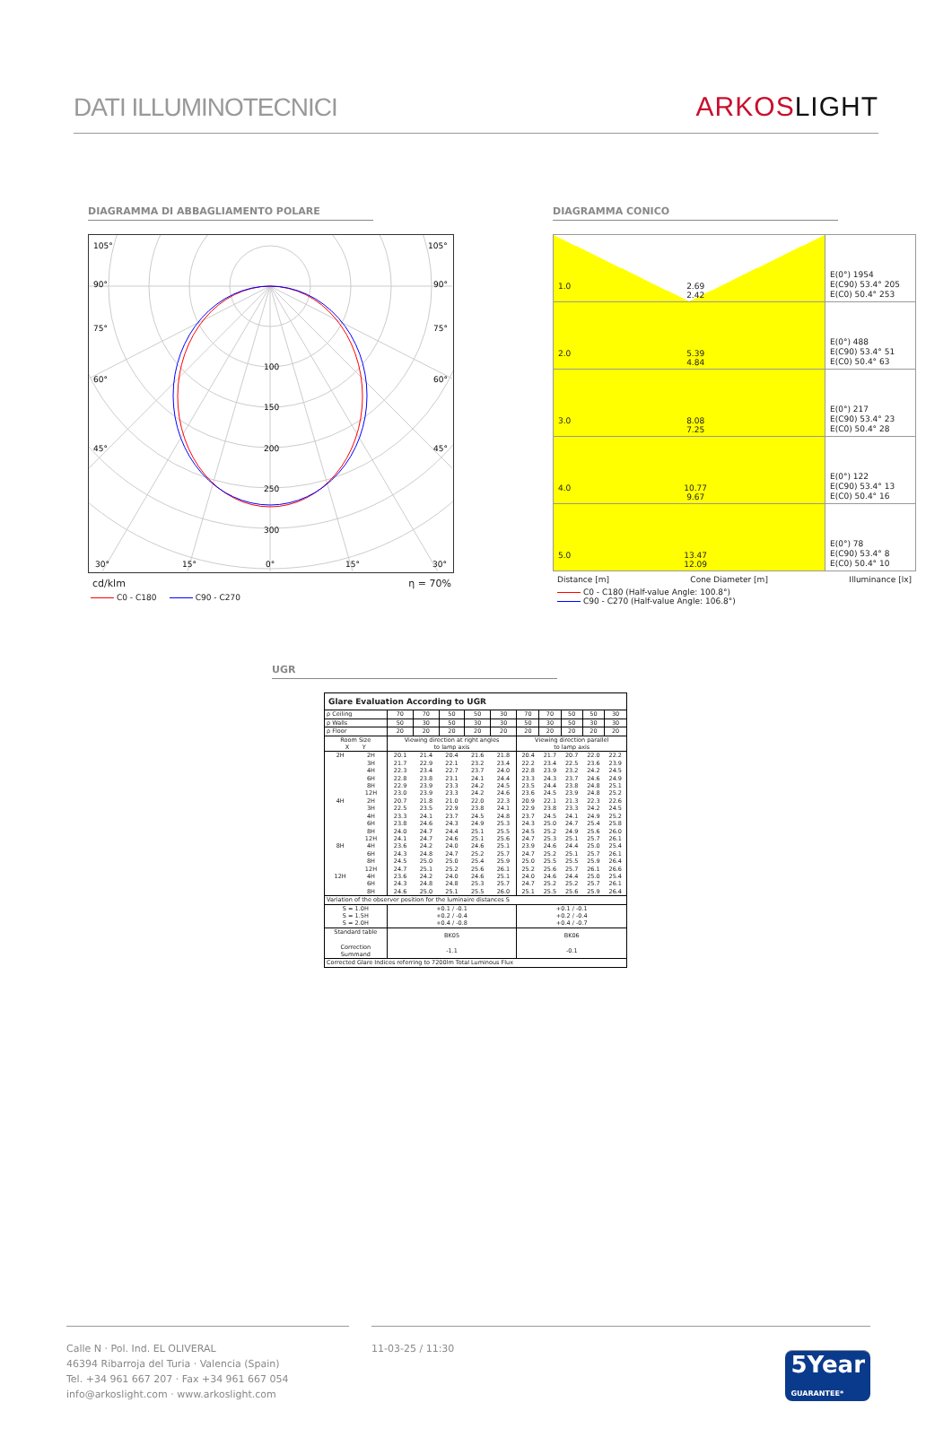DATI ILLUMINOTECNICI
ARKOS LIGHT
DIAGRAMMA DI ABBAGLIAMENTO POLARE
105°
105°
90°
90°
75°
75°
60°
60°
45°
45°
100
150
200
250
300
30°
15°
0°
15°
30°
cd/klm η = 70%
C0 - C180 C90 - C270
DIAGRAMMA CONICO
| 1.0 2.69 2.42 | E(0°) 1954 E(C90) 53.4° 205 E(C0) 50.4° 253 |
| 2.0 5.39 4.84 | E(0°) 488 E(C90) 53.4° 51 E(C0) 50.4° 63 |
| 3.0 8.08 7.25 | E(0°) 217 E(C90) 53.4° 23 E(C0) 50.4° 28 |
| 4.0 10.77 9.67 | E(0°) 122 E(C90) 53.4° 13 E(C0) 50.4° 16 |
| 5.0 13.47 12.09 | E(0°) 78 E(C90) 53.4° 8 E(C0) 50.4° 10 |
Distance [m] Cone Diameter [m] Illuminance [lx]
C0 - C180 (Half-value Angle: 100.8°)
C90 - C270 (Half-value Angle: 106.8°)
UGR
| Glare Evaluation According to UGR | | | | | | | | | | | |
| --- | --- | --- | --- | --- | --- | --- | --- | --- | --- | --- | --- |
| ρ Ceiling | | 70 | 70 | 50 | 50 | 30 | 70 | 70 | 50 | 50 | 30 |
| ρ Walls | | 50 | 30 | 50 | 30 | 30 | 50 | 30 | 50 | 30 | 30 |
| ρ Floor | | 20 | 20 | 20 | 20 | 20 | 20 | 20 | 20 | 20 | 20 |
| Room Size X Y | | Viewing direction at right angles to lamp axis | | | | | Viewing direction parallel to lamp axis | | | | |
| 2H | 2H | 20.1 | 21.4 | 20.4 | 21.6 | 21.8 | 20.4 | 21.7 | 20.7 | 22.0 | 22.2 |
| | 3H | 21.7 | 22.9 | 22.1 | 23.2 | 23.4 | 22.2 | 23.4 | 22.5 | 23.6 | 23.9 |
| | 4H | 22.3 | 23.4 | 22.7 | 23.7 | 24.0 | 22.8 | 23.9 | 23.2 | 24.2 | 24.5 |
| | 6H | 22.8 | 23.8 | 23.1 | 24.1 | 24.4 | 23.3 | 24.3 | 23.7 | 24.6 | 24.9 |
| | 8H | 22.9 | 23.9 | 23.3 | 24.2 | 24.5 | 23.5 | 24.4 | 23.8 | 24.8 | 25.1 |
| | 12H | 23.0 | 23.9 | 23.3 | 24.2 | 24.6 | 23.6 | 24.5 | 23.9 | 24.8 | 25.2 |
| 4H | 2H | 20.7 | 21.8 | 21.0 | 22.0 | 22.3 | 20.9 | 22.1 | 21.3 | 22.3 | 22.6 |
| | 3H | 22.5 | 23.5 | 22.9 | 23.8 | 24.1 | 22.9 | 23.8 | 23.3 | 24.2 | 24.5 |
| | 4H | 23.3 | 24.1 | 23.7 | 24.5 | 24.8 | 23.7 | 24.5 | 24.1 | 24.9 | 25.2 |
| | 6H | 23.8 | 24.6 | 24.3 | 24.9 | 25.3 | 24.3 | 25.0 | 24.7 | 25.4 | 25.8 |
| | 8H | 24.0 | 24.7 | 24.4 | 25.1 | 25.5 | 24.5 | 25.2 | 24.9 | 25.6 | 26.0 |
| | 12H | 24.1 | 24.7 | 24.6 | 25.1 | 25.6 | 24.7 | 25.3 | 25.1 | 25.7 | 26.1 |
| 8H | 4H | 23.6 | 24.2 | 24.0 | 24.6 | 25.1 | 23.9 | 24.6 | 24.4 | 25.0 | 25.4 |
| | 6H | 24.3 | 24.8 | 24.7 | 25.2 | 25.7 | 24.7 | 25.2 | 25.1 | 25.7 | 26.1 |
| | 8H | 24.5 | 25.0 | 25.0 | 25.4 | 25.9 | 25.0 | 25.5 | 25.5 | 25.9 | 26.4 |
| | 12H | 24.7 | 25.1 | 25.2 | 25.6 | 26.1 | 25.2 | 25.6 | 25.7 | 26.1 | 26.6 |
| 12H | 4H | 23.6 | 24.2 | 24.0 | 24.6 | 25.1 | 24.0 | 24.6 | 24.4 | 25.0 | 25.4 |
| | 6H | 24.3 | 24.8 | 24.8 | 25.3 | 25.7 | 24.7 | 25.2 | 25.2 | 25.7 | 26.1 |
| | 8H | 24.6 | 25.0 | 25.1 | 25.5 | 26.0 | 25.1 | 25.5 | 25.6 | 25.9 | 26.4 |
| Variation of the observer position for the luminaire distances S | | | | | | | | | | | |
| S = 1.0H S = 1.5H S = 2.0H | | +0.1 / -0.1 +0.2 / -0.4 +0.4 / -0.8 | | | | | +0.1 / -0.1 +0.2 / -0.4 +0.4 / -0.7 | | | | |
| Standard table Correction Summand | | BK05 -1.1 | | | | | BK06 -0.1 | | | | |
| Corrected Glare Indices referring to 7200lm Total Luminous Flux | | | | | | | | | | | |
Calle N · Pol. Ind. EL OLIVERAL
46394 Ribarroja del Turia · Valencia (Spain)
Tel. +34 961 667 207 · Fax +34 961 667 054
info@arkoslight.com · www.arkoslight.com
11-03-25 / 11:30
5Year
GUARANTEE*